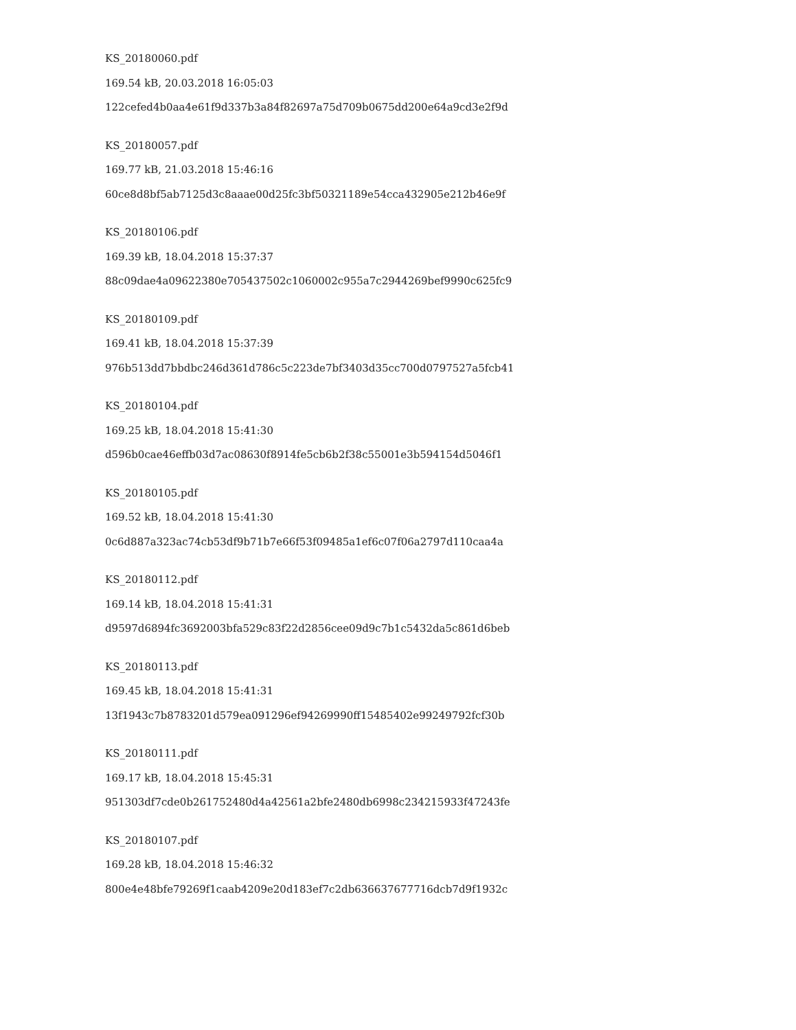KS_20180060.pdf
169.54 kB, 20.03.2018 16:05:03
122cefed4b0aa4e61f9d337b3a84f82697a75d709b0675dd200e64a9cd3e2f9d
KS_20180057.pdf
169.77 kB, 21.03.2018 15:46:16
60ce8d8bf5ab7125d3c8aaae00d25fc3bf50321189e54cca432905e212b46e9f
KS_20180106.pdf
169.39 kB, 18.04.2018 15:37:37
88c09dae4a09622380e705437502c1060002c955a7c2944269bef9990c625fc9
KS_20180109.pdf
169.41 kB, 18.04.2018 15:37:39
976b513dd7bbdbc246d361d786c5c223de7bf3403d35cc700d0797527a5fcb41
KS_20180104.pdf
169.25 kB, 18.04.2018 15:41:30
d596b0cae46effb03d7ac08630f8914fe5cb6b2f38c55001e3b594154d5046f1
KS_20180105.pdf
169.52 kB, 18.04.2018 15:41:30
0c6d887a323ac74cb53df9b71b7e66f53f09485a1ef6c07f06a2797d110caa4a
KS_20180112.pdf
169.14 kB, 18.04.2018 15:41:31
d9597d6894fc3692003bfa529c83f22d2856cee09d9c7b1c5432da5c861d6beb
KS_20180113.pdf
169.45 kB, 18.04.2018 15:41:31
13f1943c7b8783201d579ea091296ef94269990ff15485402e99249792fcf30b
KS_20180111.pdf
169.17 kB, 18.04.2018 15:45:31
951303df7cde0b261752480d4a42561a2bfe2480db6998c234215933f47243fe
KS_20180107.pdf
169.28 kB, 18.04.2018 15:46:32
800e4e48bfe79269f1caab4209e20d183ef7c2db636637677716dcb7d9f1932c